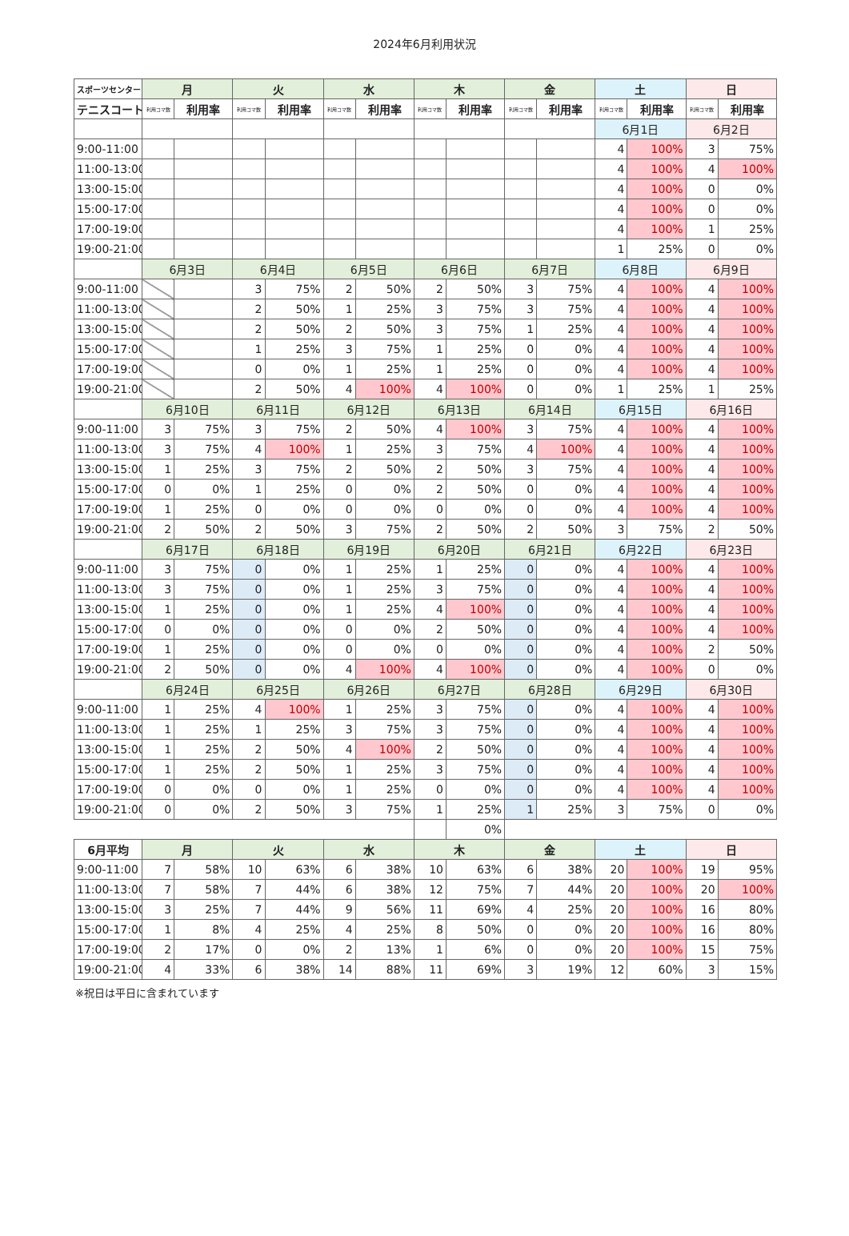2024年6月利用状況
| スポーツセンター | 月 | | 火 | | 水 | | 木 | | 金 | | 土 | | 日 | |
| --- | --- | --- | --- | --- | --- | --- | --- | --- | --- | --- | --- | --- | --- | --- |
| テニスコート | 利用コマ数 | 利用率 | 利用コマ数 | 利用率 | 利用コマ数 | 利用率 | 利用コマ数 | 利用率 | 利用コマ数 | 利用率 | 利用コマ数 | 利用率 | 利用コマ数 | 利用率 |
| | | | | | | | | | | | 6月1日 | | 6月2日 | |
| 9:00-11:00 | | | | | | | | | | | 4 | 100% | 3 | 75% |
| 11:00-13:00 | | | | | | | | | | | 4 | 100% | 4 | 100% |
| 13:00-15:00 | | | | | | | | | | | 4 | 100% | 0 | 0% |
| 15:00-17:00 | | | | | | | | | | | 4 | 100% | 0 | 0% |
| 17:00-19:00 | | | | | | | | | | | 4 | 100% | 1 | 25% |
| 19:00-21:00 | | | | | | | | | | | 1 | 25% | 0 | 0% |
| | 6月3日 | | 6月4日 | | 6月5日 | | 6月6日 | | 6月7日 | | 6月8日 | | 6月9日 | |
| 9:00-11:00 | | | 3 | 75% | 2 | 50% | 2 | 50% | 3 | 75% | 4 | 100% | 4 | 100% |
| 11:00-13:00 | | | 2 | 50% | 1 | 25% | 3 | 75% | 3 | 75% | 4 | 100% | 4 | 100% |
| 13:00-15:00 | | | 2 | 50% | 2 | 50% | 3 | 75% | 1 | 25% | 4 | 100% | 4 | 100% |
| 15:00-17:00 | | | 1 | 25% | 3 | 75% | 1 | 25% | 0 | 0% | 4 | 100% | 4 | 100% |
| 17:00-19:00 | | | 0 | 0% | 1 | 25% | 1 | 25% | 0 | 0% | 4 | 100% | 4 | 100% |
| 19:00-21:00 | | | 2 | 50% | 4 | 100% | 4 | 100% | 0 | 0% | 1 | 25% | 1 | 25% |
| | 6月10日 | | 6月11日 | | 6月12日 | | 6月13日 | | 6月14日 | | 6月15日 | | 6月16日 | |
| 9:00-11:00 | 3 | 75% | 3 | 75% | 2 | 50% | 4 | 100% | 3 | 75% | 4 | 100% | 4 | 100% |
| 11:00-13:00 | 3 | 75% | 4 | 100% | 1 | 25% | 3 | 75% | 4 | 100% | 4 | 100% | 4 | 100% |
| 13:00-15:00 | 1 | 25% | 3 | 75% | 2 | 50% | 2 | 50% | 3 | 75% | 4 | 100% | 4 | 100% |
| 15:00-17:00 | 0 | 0% | 1 | 25% | 0 | 0% | 2 | 50% | 0 | 0% | 4 | 100% | 4 | 100% |
| 17:00-19:00 | 1 | 25% | 0 | 0% | 0 | 0% | 0 | 0% | 0 | 0% | 4 | 100% | 4 | 100% |
| 19:00-21:00 | 2 | 50% | 2 | 50% | 3 | 75% | 2 | 50% | 2 | 50% | 3 | 75% | 2 | 50% |
| | 6月17日 | | 6月18日 | | 6月19日 | | 6月20日 | | 6月21日 | | 6月22日 | | 6月23日 | |
| 9:00-11:00 | 3 | 75% | 0 | 0% | 1 | 25% | 1 | 25% | 0 | 0% | 4 | 100% | 4 | 100% |
| 11:00-13:00 | 3 | 75% | 0 | 0% | 1 | 25% | 3 | 75% | 0 | 0% | 4 | 100% | 4 | 100% |
| 13:00-15:00 | 1 | 25% | 0 | 0% | 1 | 25% | 4 | 100% | 0 | 0% | 4 | 100% | 4 | 100% |
| 15:00-17:00 | 0 | 0% | 0 | 0% | 0 | 0% | 2 | 50% | 0 | 0% | 4 | 100% | 4 | 100% |
| 17:00-19:00 | 1 | 25% | 0 | 0% | 0 | 0% | 0 | 0% | 0 | 0% | 4 | 100% | 2 | 50% |
| 19:00-21:00 | 2 | 50% | 0 | 0% | 4 | 100% | 4 | 100% | 0 | 0% | 4 | 100% | 0 | 0% |
| | 6月24日 | | 6月25日 | | 6月26日 | | 6月27日 | | 6月28日 | | 6月29日 | | 6月30日 | |
| 9:00-11:00 | 1 | 25% | 4 | 100% | 1 | 25% | 3 | 75% | 0 | 0% | 4 | 100% | 4 | 100% |
| 11:00-13:00 | 1 | 25% | 1 | 25% | 3 | 75% | 3 | 75% | 0 | 0% | 4 | 100% | 4 | 100% |
| 13:00-15:00 | 1 | 25% | 2 | 50% | 4 | 100% | 2 | 50% | 0 | 0% | 4 | 100% | 4 | 100% |
| 15:00-17:00 | 1 | 25% | 2 | 50% | 1 | 25% | 3 | 75% | 0 | 0% | 4 | 100% | 4 | 100% |
| 17:00-19:00 | 0 | 0% | 0 | 0% | 1 | 25% | 0 | 0% | 0 | 0% | 4 | 100% | 4 | 100% |
| 19:00-21:00 | 0 | 0% | 2 | 50% | 3 | 75% | 1 | 25% | 1 | 25% | 3 | 75% | 0 | 0% |
| | | | | | | | | 0% | | | | | | |
| 6月平均 | 月 | | 火 | | 水 | | 木 | | 金 | | 土 | | 日 | |
| 9:00-11:00 | 7 | 58% | 10 | 63% | 6 | 38% | 10 | 63% | 6 | 38% | 20 | 100% | 19 | 95% |
| 11:00-13:00 | 7 | 58% | 7 | 44% | 6 | 38% | 12 | 75% | 7 | 44% | 20 | 100% | 20 | 100% |
| 13:00-15:00 | 3 | 25% | 7 | 44% | 9 | 56% | 11 | 69% | 4 | 25% | 20 | 100% | 16 | 80% |
| 15:00-17:00 | 1 | 8% | 4 | 25% | 4 | 25% | 8 | 50% | 0 | 0% | 20 | 100% | 16 | 80% |
| 17:00-19:00 | 2 | 17% | 0 | 0% | 2 | 13% | 1 | 6% | 0 | 0% | 20 | 100% | 15 | 75% |
| 19:00-21:00 | 4 | 33% | 6 | 38% | 14 | 88% | 11 | 69% | 3 | 19% | 12 | 60% | 3 | 15% |
※祝日は平日に含まれています